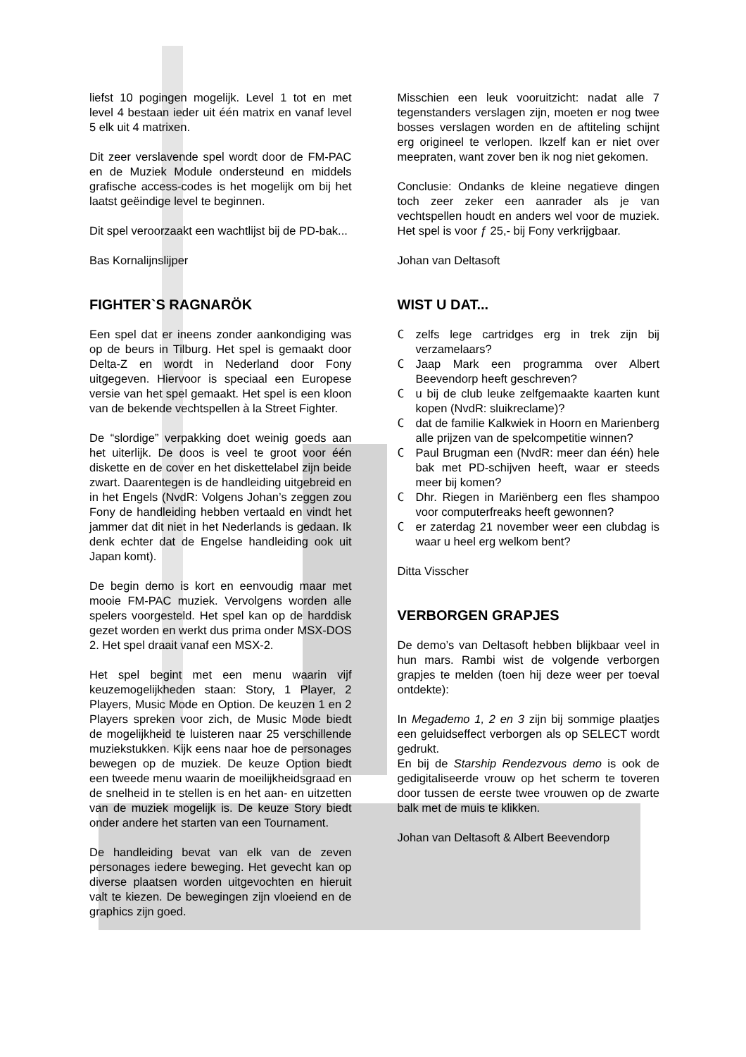liefst 10 pogingen mogelijk. Level 1 tot en met level 4 bestaan ieder uit één matrix en vanaf level 5 elk uit 4 matrixen.
Dit zeer verslavende spel wordt door de FM-PAC en de Muziek Module ondersteund en middels grafische access-codes is het mogelijk om bij het laatst geëindige level te beginnen.
Dit spel veroorzaakt een wachtlijst bij de PD-bak...
Bas Kornalijnslijper
FIGHTER`S RAGNARÖK
Een spel dat er ineens zonder aankondiging was op de beurs in Tilburg. Het spel is gemaakt door Delta-Z en wordt in Nederland door Fony uitgegeven. Hiervoor is speciaal een Europese versie van het spel gemaakt. Het spel is een kloon van de bekende vechtspellen à la Street Fighter.
De “slordige” verpakking doet weinig goeds aan het uiterlijk. De doos is veel te groot voor één diskette en de cover en het diskettelabel zijn beide zwart. Daarentegen is de handleiding uitgebreid en in het Engels (NvdR: Volgens Johan’s zeggen zou Fony de handleiding hebben vertaald en vindt het jammer dat dit niet in het Nederlands is gedaan. Ik denk echter dat de Engelse handleiding ook uit Japan komt).
De begin demo is kort en eenvoudig maar met mooie FM-PAC muziek. Vervolgens worden alle spelers voorgesteld. Het spel kan op de harddisk gezet worden en werkt dus prima onder MSX-DOS 2. Het spel draait vanaf een MSX-2.
Het spel begint met een menu waarin vijf keuzemogelijkheden staan: Story, 1 Player, 2 Players, Music Mode en Option. De keuzen 1 en 2 Players spreken voor zich, de Music Mode biedt de mogelijkheid te luisteren naar 25 verschillende muziekstukken. Kijk eens naar hoe de personages bewegen op de muziek. De keuze Option biedt een tweede menu waarin de moeilijkheidsgraad en de snelheid in te stellen is en het aan- en uitzetten van de muziek mogelijk is. De keuze Story biedt onder andere het starten van een Tournament.
De handleiding bevat van elk van de zeven personages iedere beweging. Het gevecht kan op diverse plaatsen worden uitgevochten en hieruit valt te kiezen. De bewegingen zijn vloeiend en de graphics zijn goed.
Misschien een leuk vooruitzicht: nadat alle 7 tegenstanders verslagen zijn, moeten er nog twee bosses verslagen worden en de aftiteling schijnt erg origineel te verlopen. Ikzelf kan er niet over meepraten, want zover ben ik nog niet gekomen.
Conclusie: Ondanks de kleine negatieve dingen toch zeer zeker een aanrader als je van vechtspellen houdt en anders wel voor de muziek. Het spel is voor ƒ 25,- bij Fony verkrijgbaar.
Johan van Deltasoft
WIST U DAT...
Czelfs lege cartridges erg in trek zijn bij verzamelaars?
C Jaap Mark een programma over Albert Beevendorp heeft geschreven?
Cu bij de club leuke zelfgemaakte kaarten kunt kopen (NvdR: sluikreclame)?
Cdat de familie Kalkwiek in Hoorn en Marienberg alle prijzen van de spelcompetitie winnen?
C Paul Brugman een (NvdR: meer dan één) hele bak met PD-schijven heeft, waar er steeds meer bij komen?
C Dhr. Riegen in Mariënberg een fles shampoo voor computerfreaks heeft gewonnen?
Cer zaterdag 21 november weer een clubdag is waar u heel erg welkom bent?
Ditta Visscher
VERBORGEN GRAPJES
De demo’s van Deltasoft hebben blijkbaar veel in hun mars. Rambi wist de volgende verborgen grapjes te melden (toen hij deze weer per toeval ontdekte):
In Megademo 1, 2 en 3 zijn bij sommige plaatjes een geluidseffect verborgen als op SELECT wordt gedrukt.
En bij de Starship Rendezvous demo is ook de gedigitaliseerde vrouw op het scherm te toveren door tussen de eerste twee vrouwen op de zwarte balk met de muis te klikken.
Johan van Deltasoft & Albert Beevendorp